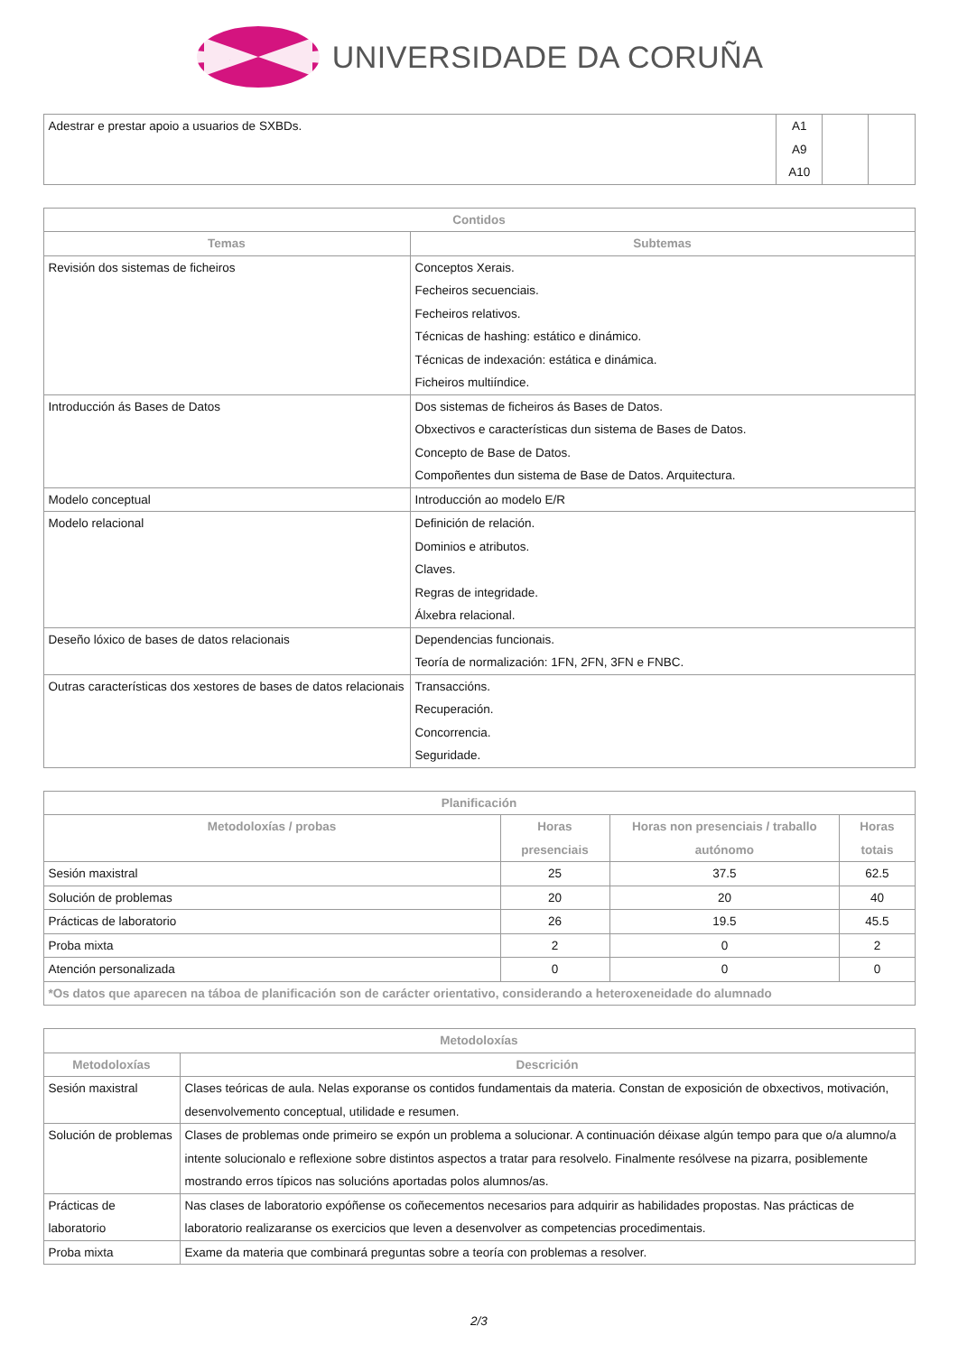UNIVERSIDADE DA CORUÑA
| Adestrar e prestar apoio a usuarios de SXBDs. | A1 A9 A10 | | |
| Contidos | |
| --- | --- |
| Temas | Subtemas |
| Revisión dos sistemas de ficheiros | Conceptos Xerais. Fecheiros secuenciais. Fecheiros relativos. Técnicas de hashing: estático e dinámico. Técnicas de indexación: estática e dinámica. Ficheiros multiíndice. |
| Introducción ás Bases de Datos | Dos sistemas de ficheiros ás Bases de Datos. Obxectivos e características dun sistema de Bases de Datos. Concepto de Base de Datos. Compoñentes dun sistema de Base de Datos. Arquitectura. |
| Modelo conceptual | Introducción ao modelo E/R |
| Modelo relacional | Definición de relación. Dominios e atributos. Claves. Regras de integridade. Álxebra relacional. |
| Deseño lóxico de bases de datos relacionais | Dependencias funcionais. Teoría de normalización: 1FN, 2FN, 3FN e FNBC. |
| Outras características dos xestores de bases de datos relacionais | Transaccións. Recuperación. Concorrencia. Seguridade. |
| Planificación | | | |
| --- | --- | --- | --- |
| Metodoloxías / probas | Horas presenciais | Horas non presenciais / traballo autónomo | Horas totais |
| Sesión maxistral | 25 | 37.5 | 62.5 |
| Solución de problemas | 20 | 20 | 40 |
| Prácticas de laboratorio | 26 | 19.5 | 45.5 |
| Proba mixta | 2 | 0 | 2 |
| Atención personalizada | 0 | 0 | 0 |
| *Os datos que aparecen na táboa de planificación son de carácter orientativo, considerando a heteroxeneidade do alumnado | | | |
| Metodoloxías | |
| --- | --- |
| Metodoloxías | Descrición |
| Sesión maxistral | Clases teóricas de aula. Nelas exporanse os contidos fundamentais da materia. Constan de exposición de obxectivos, motivación, desenvolvemento conceptual, utilidade e resumen. |
| Solución de problemas | Clases de problemas onde primeiro se expón un problema a solucionar. A continuación déixase algún tempo para que o/a alumno/a intente solucionalo e reflexione sobre distintos aspectos a tratar para resolvelo. Finalmente resólvese na pizarra, posiblemente mostrando erros típicos nas solucións aportadas polos alumnos/as. |
| Prácticas de laboratorio | Nas clases de laboratorio expóñense os coñecementos necesarios para adquirir as habilidades propostas. Nas prácticas de laboratorio realizaranse os exercicios que leven a desenvolver as competencias procedimentais. |
| Proba mixta | Exame da materia que combinará preguntas sobre a teoría con problemas a resolver. |
2/3